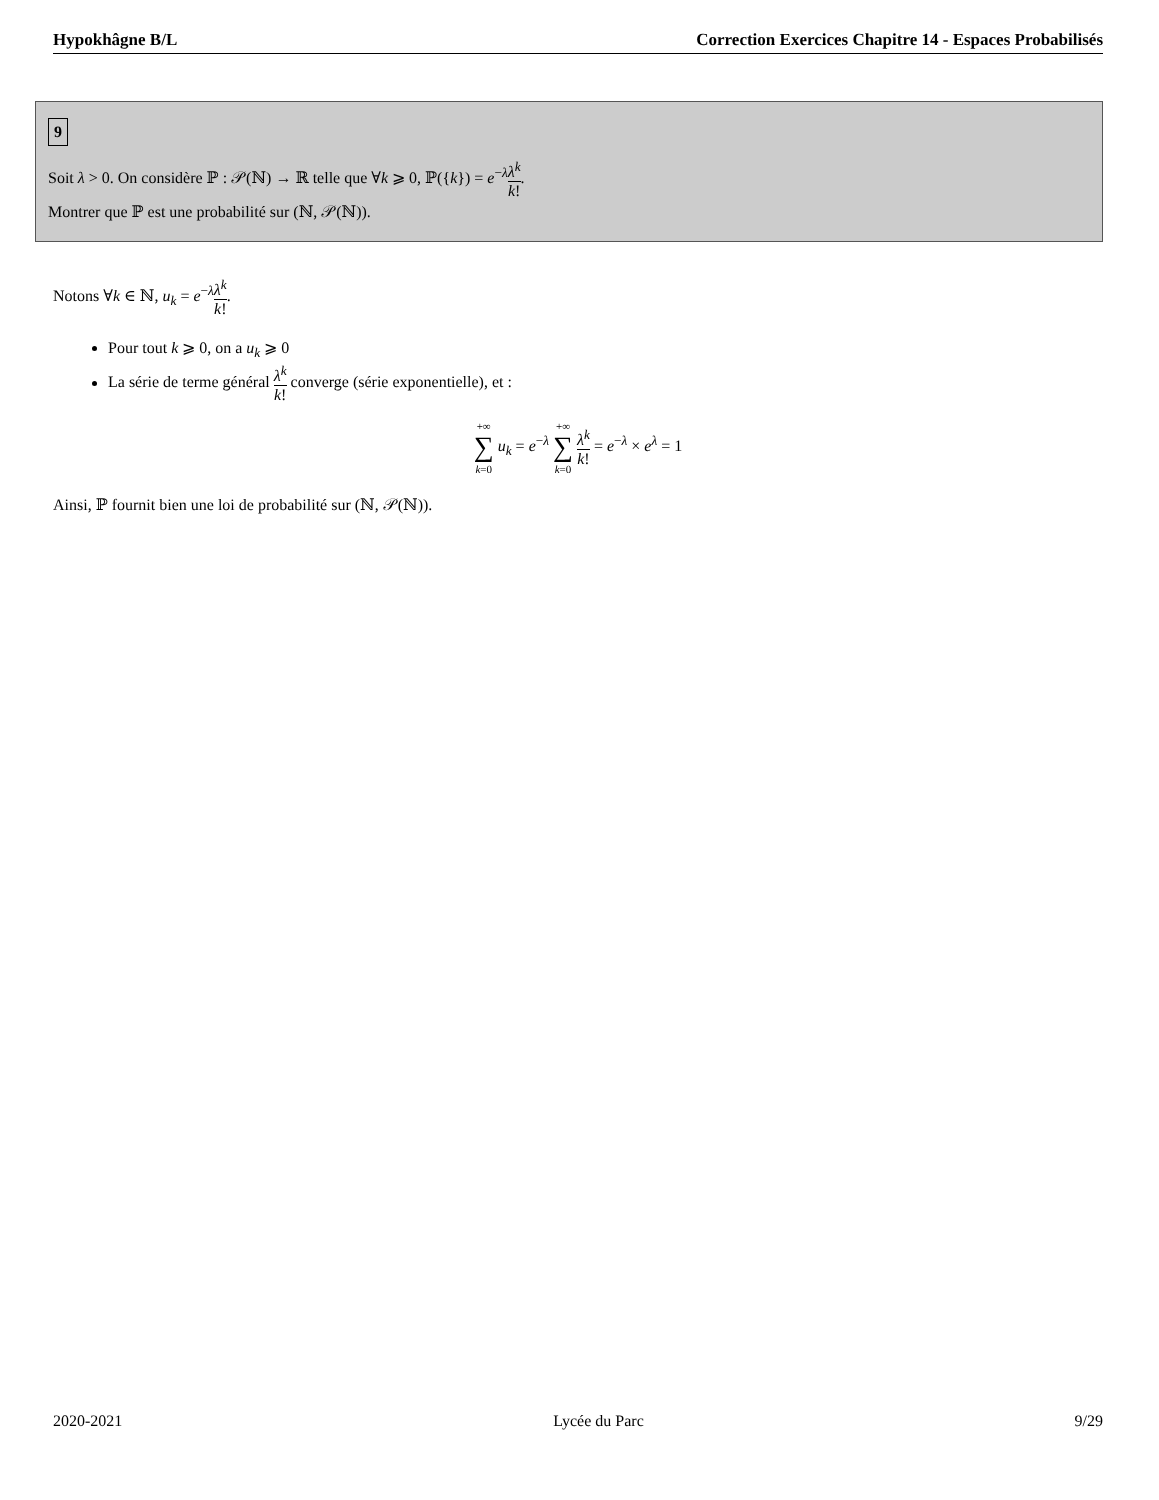Hypokhâgne B/L Correction Exercices Chapitre 14 - Espaces Probabilisés
9
Soit λ > 0. On considère ℙ : 𝒫(ℕ) → ℝ telle que ∀k ⩾ 0, ℙ({k}) = e<sup>−λ</sup>λ<sup>k</sup> k!.
Montrer que ℙ est une probabilité sur (ℕ, 𝒫(ℕ)).
Notons ∀k ∈ ℕ, u<sub>k</sub> = e<sup>−λ</sup>λ<sup>k</sup> k!.
Pour tout k ⩾ 0, on a u<sub>k</sub> ⩾ 0
La série de terme général λ<sup>k</sup> k! converge (série exponentielle), et :
+∞ ∑ k=0 u<sub>k</sub> = e<sup>−λ</sup> +∞ ∑ k=0 λ<sup>k</sup> k! = e<sup>−λ</sup> × e<sup>λ</sup> = 1
Ainsi, ℙ fournit bien une loi de probabilité sur (ℕ, 𝒫(ℕ)).
2020-2021 Lycée du Parc 9/29